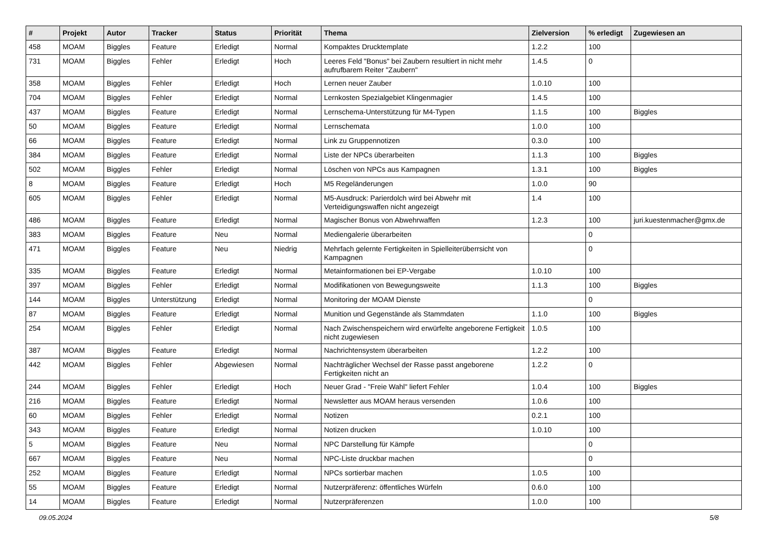| # | Projekt | Autor | Tracker | Status | Priorität | Thema | Zielversion | % erledigt | Zugewiesen an |
| --- | --- | --- | --- | --- | --- | --- | --- | --- | --- |
| 458 | MOAM | Biggles | Feature | Erledigt | Normal | Kompaktes Drucktemplate | 1.2.2 | 100 | |
| 731 | MOAM | Biggles | Fehler | Erledigt | Hoch | Leeres Feld "Bonus" bei Zaubern resultiert in nicht mehr aufrufbarem Reiter "Zaubern" | 1.4.5 | 0 | |
| 358 | MOAM | Biggles | Fehler | Erledigt | Hoch | Lernen neuer Zauber | 1.0.10 | 100 | |
| 704 | MOAM | Biggles | Fehler | Erledigt | Normal | Lernkosten Spezialgebiet Klingenmagier | 1.4.5 | 100 | |
| 437 | MOAM | Biggles | Feature | Erledigt | Normal | Lernschema-Unterstützung für M4-Typen | 1.1.5 | 100 | Biggles |
| 50 | MOAM | Biggles | Feature | Erledigt | Normal | Lernschemata | 1.0.0 | 100 | |
| 66 | MOAM | Biggles | Feature | Erledigt | Normal | Link zu Gruppennotizen | 0.3.0 | 100 | |
| 384 | MOAM | Biggles | Feature | Erledigt | Normal | Liste der NPCs überarbeiten | 1.1.3 | 100 | Biggles |
| 502 | MOAM | Biggles | Fehler | Erledigt | Normal | Löschen von NPCs aus Kampagnen | 1.3.1 | 100 | Biggles |
| 8 | MOAM | Biggles | Feature | Erledigt | Hoch | M5 Regeländerungen | 1.0.0 | 90 | |
| 605 | MOAM | Biggles | Fehler | Erledigt | Normal | M5-Ausdruck: Parierdolch wird bei Abwehr mit Verteidigungswaffen nicht angezeigt | 1.4 | 100 | |
| 486 | MOAM | Biggles | Feature | Erledigt | Normal | Magischer Bonus von Abwehrwaffen | 1.2.3 | 100 | juri.kuestenmacher@gmx.de |
| 383 | MOAM | Biggles | Feature | Neu | Normal | Mediengalerie überarbeiten | | 0 | |
| 471 | MOAM | Biggles | Feature | Neu | Niedrig | Mehrfach gelernte Fertigkeiten in Spielleiterüberrsicht von Kampagnen | | 0 | |
| 335 | MOAM | Biggles | Feature | Erledigt | Normal | Metainformationen bei EP-Vergabe | 1.0.10 | 100 | |
| 397 | MOAM | Biggles | Fehler | Erledigt | Normal | Modifikationen von Bewegungsweite | 1.1.3 | 100 | Biggles |
| 144 | MOAM | Biggles | Unterstützung | Erledigt | Normal | Monitoring der MOAM Dienste | | 0 | |
| 87 | MOAM | Biggles | Feature | Erledigt | Normal | Munition und Gegenstände als Stammdaten | 1.1.0 | 100 | Biggles |
| 254 | MOAM | Biggles | Fehler | Erledigt | Normal | Nach Zwischenspeichern wird erwürfelte angeborene Fertigkeit nicht zugewiesen | 1.0.5 | 100 | |
| 387 | MOAM | Biggles | Feature | Erledigt | Normal | Nachrichtensystem überarbeiten | 1.2.2 | 100 | |
| 442 | MOAM | Biggles | Fehler | Abgewiesen | Normal | Nachträglicher Wechsel der Rasse passt angeborene Fertigkeiten nicht an | 1.2.2 | 0 | |
| 244 | MOAM | Biggles | Fehler | Erledigt | Hoch | Neuer Grad - "Freie Wahl" liefert Fehler | 1.0.4 | 100 | Biggles |
| 216 | MOAM | Biggles | Feature | Erledigt | Normal | Newsletter aus MOAM heraus versenden | 1.0.6 | 100 | |
| 60 | MOAM | Biggles | Fehler | Erledigt | Normal | Notizen | 0.2.1 | 100 | |
| 343 | MOAM | Biggles | Feature | Erledigt | Normal | Notizen drucken | 1.0.10 | 100 | |
| 5 | MOAM | Biggles | Feature | Neu | Normal | NPC Darstellung für Kämpfe | | 0 | |
| 667 | MOAM | Biggles | Feature | Neu | Normal | NPC-Liste druckbar machen | | 0 | |
| 252 | MOAM | Biggles | Feature | Erledigt | Normal | NPCs sortierbar machen | 1.0.5 | 100 | |
| 55 | MOAM | Biggles | Feature | Erledigt | Normal | Nutzerpräferenz: öffentliches Würfeln | 0.6.0 | 100 | |
| 14 | MOAM | Biggles | Feature | Erledigt | Normal | Nutzerpräferenzen | 1.0.0 | 100 | |
09.05.2024 5/8